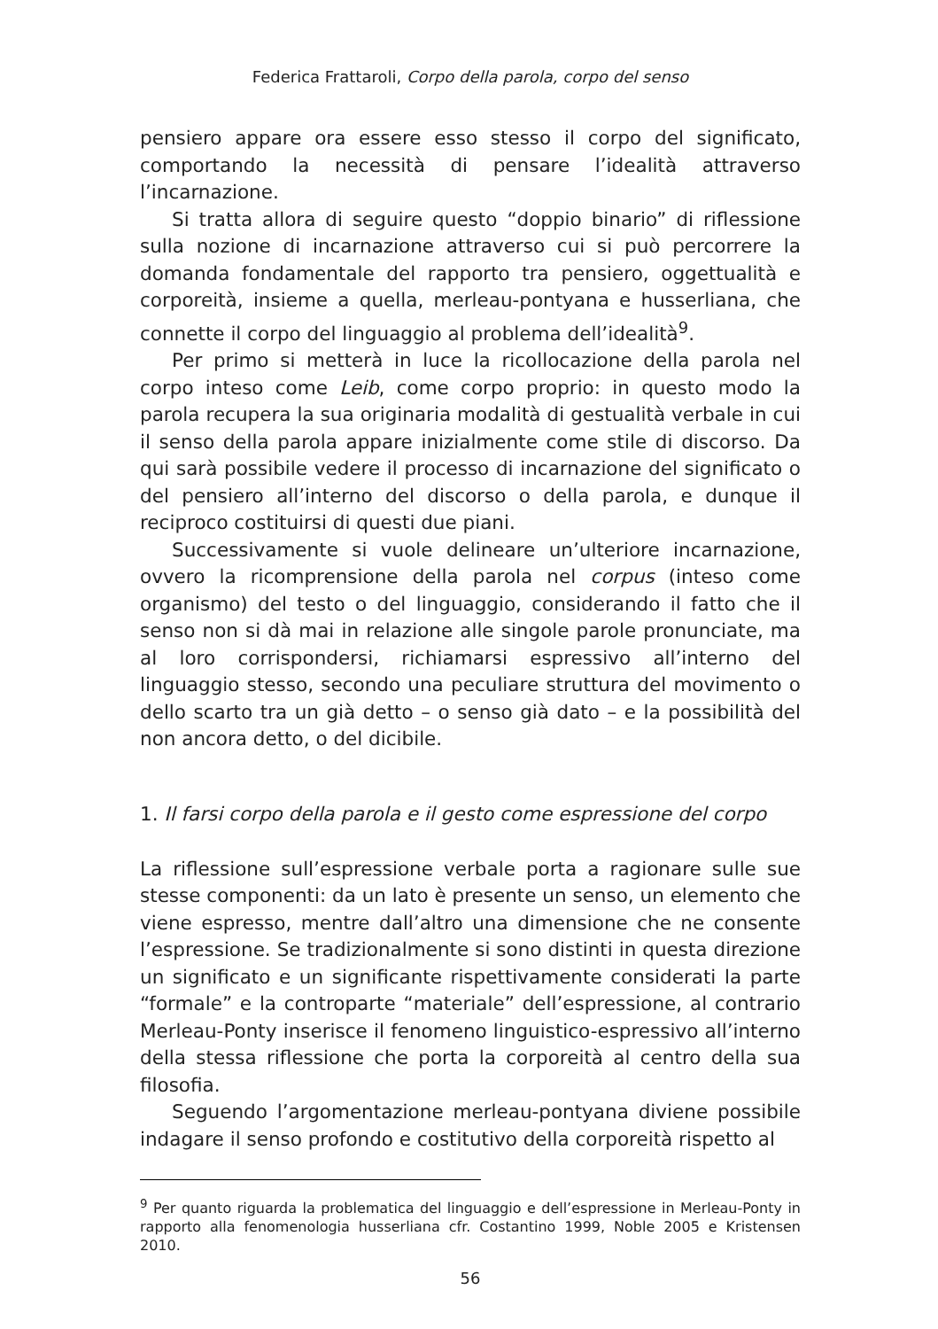Federica Frattaroli, Corpo della parola, corpo del senso
pensiero appare ora essere esso stesso il corpo del significato, comportando la necessità di pensare l’idealità attraverso l’incarnazione.
Si tratta allora di seguire questo “doppio binario” di riflessione sulla nozione di incarnazione attraverso cui si può percorrere la domanda fondamentale del rapporto tra pensiero, oggettualità e corporeità, insieme a quella, merleau-pontyana e husserliana, che connette il corpo del linguaggio al problema dell’idealità<sup>9</sup>.
Per primo si metterà in luce la ricollocazione della parola nel corpo inteso come Leib, come corpo proprio: in questo modo la parola recupera la sua originaria modalità di gestualità verbale in cui il senso della parola appare inizialmente come stile di discorso. Da qui sarà possibile vedere il processo di incarnazione del significato o del pensiero all’interno del discorso o della parola, e dunque il reciproco costituirsi di questi due piani.
Successivamente si vuole delineare un’ulteriore incarnazione, ovvero la ricomprensione della parola nel corpus (inteso come organismo) del testo o del linguaggio, considerando il fatto che il senso non si dà mai in relazione alle singole parole pronunciate, ma al loro corrispondersi, richiamarsi espressivo all’interno del linguaggio stesso, secondo una peculiare struttura del movimento o dello scarto tra un già detto – o senso già dato – e la possibilità del non ancora detto, o del dicibile.
1. Il farsi corpo della parola e il gesto come espressione del corpo
La riflessione sull’espressione verbale porta a ragionare sulle sue stesse componenti: da un lato è presente un senso, un elemento che viene espresso, mentre dall’altro una dimensione che ne consente l’espressione. Se tradizionalmente si sono distinti in questa direzione un significato e un significante rispettivamente considerati la parte “formale” e la controparte “materiale” dell’espressione, al contrario Merleau-Ponty inserisce il fenomeno linguistico-espressivo all’interno della stessa riflessione che porta la corporeità al centro della sua filosofia.
Seguendo l’argomentazione merleau-pontyana diviene possibile indagare il senso profondo e costitutivo della corporeità rispetto al
<sup>9</sup> Per quanto riguarda la problematica del linguaggio e dell’espressione in Merleau-Ponty in rapporto alla fenomenologia husserliana cfr. Costantino 1999, Noble 2005 e Kristensen 2010.
56